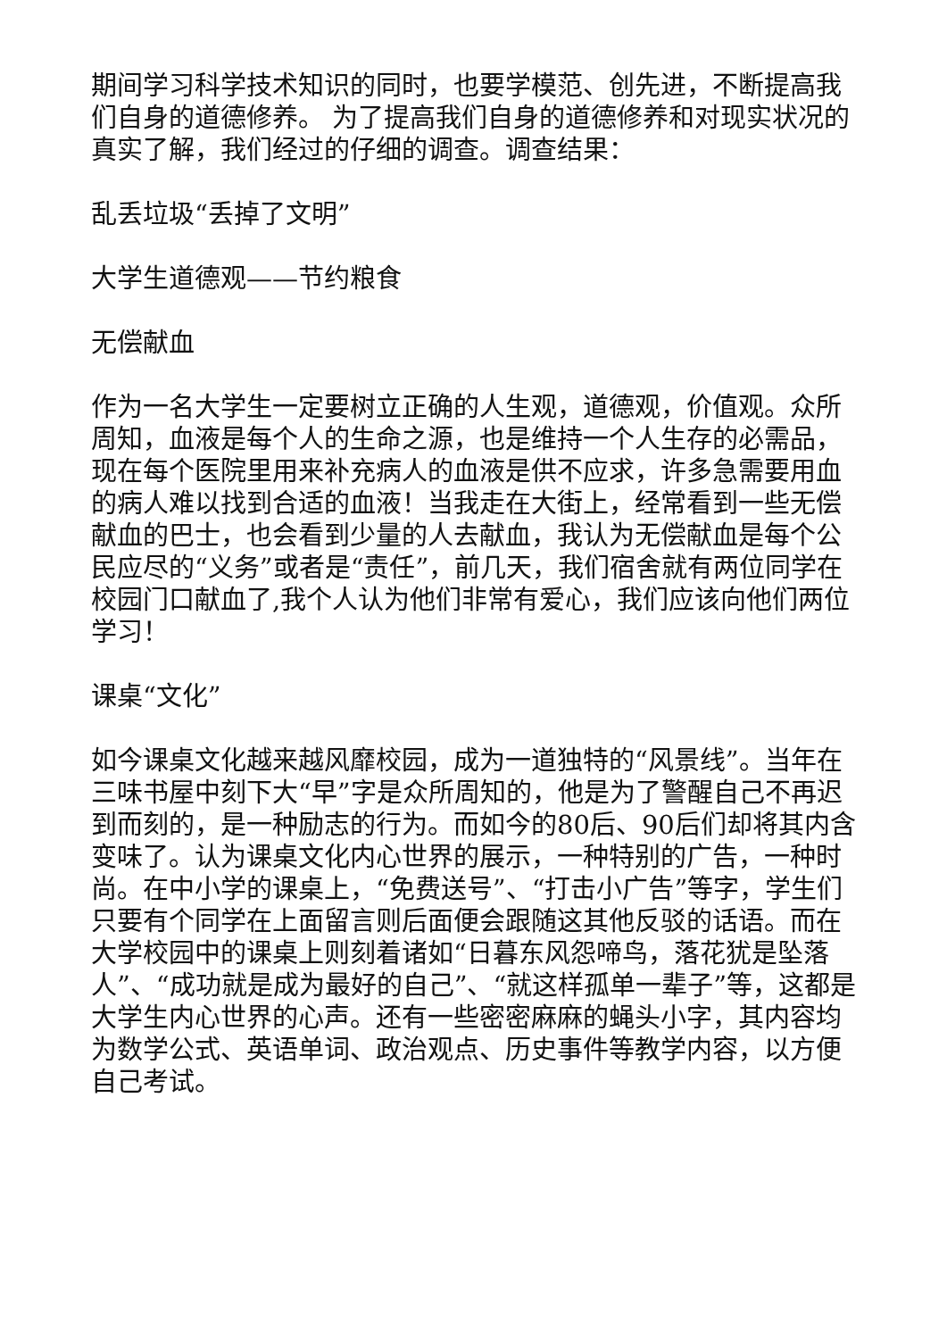期间学习科学技术知识的同时，也要学模范、创先进，不断提高我们自身的道德修养。 为了提高我们自身的道德修养和对现实状况的真实了解，我们经过的仔细的调查。调查结果：
乱丢垃圾“丢掉了文明”
大学生道德观——节约粮食
无偿献血
作为一名大学生一定要树立正确的人生观，道德观，价值观。众所周知，血液是每个人的生命之源，也是维持一个人生存的必需品，现在每个医院里用来补充病人的血液是供不应求，许多急需要用血的病人难以找到合适的血液！当我走在大街上，经常看到一些无偿献血的巴士，也会看到少量的人去献血，我认为无偿献血是每个公民应尽的“义务”或者是“责任”，前几天，我们宿舍就有两位同学在校园门口献血了,我个人认为他们非常有爱心，我们应该向他们两位学习！
课桌“文化”
如今课桌文化越来越风靡校园，成为一道独特的“风景线”。当年在三味书屋中刻下大“早”字是众所周知的，他是为了警醒自己不再迟到而刻的，是一种励志的行为。而如今的80后、90后们却将其内含变味了。认为课桌文化内心世界的展示，一种特别的广告，一种时尚。在中小学的课桌上，“免费送号”、“打击小广告”等字，学生们只要有个同学在上面留言则后面便会跟随这其他反驳的话语。而在大学校园中的课桌上则刻着诸如“日暮东风怨啼鸟，落花犹是坠落人”、“成功就是成为最好的自己”、“就这样孤单一辈子”等，这都是大学生内心世界的心声。还有一些密密麻麻的蝇头小字，其内容均为数学公式、英语单词、政治观点、历史事件等教学内容，以方便自己考试。